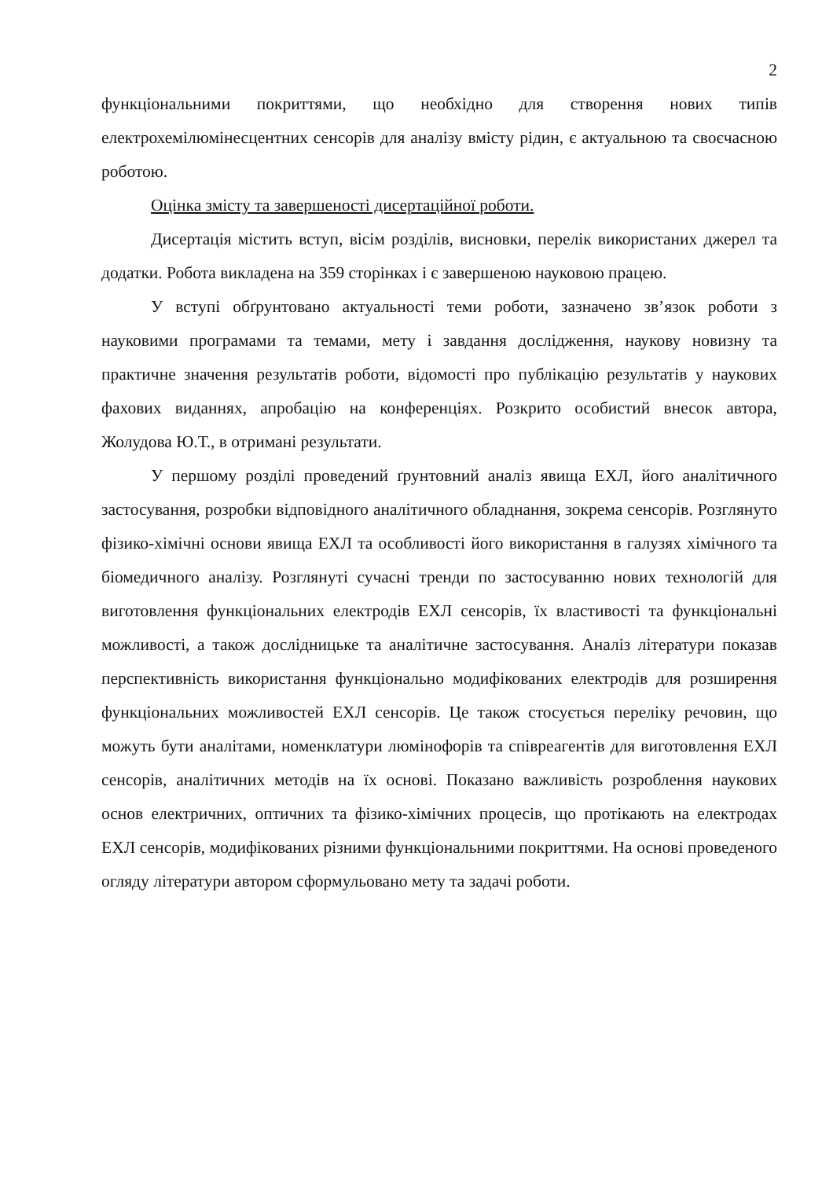2
функціональними покриттями, що необхідно для створення нових типів електрохемілюмінесцентних сенсорів для аналізу вмісту рідин, є актуальною та своєчасною роботою.
Оцінка змісту та завершеності дисертаційної роботи.
Дисертація містить вступ, вісім розділів, висновки, перелік використаних джерел та додатки. Робота викладена на 359 сторінках і є завершеною науковою працею.
У вступі обґрунтовано актуальності теми роботи, зазначено зв’язок роботи з науковими програмами та темами, мету і завдання дослідження, наукову новизну та практичне значення результатів роботи, відомості про публікацію результатів у наукових фахових виданнях, апробацію на конференціях. Розкрито особистий внесок автора, Жолудова Ю.Т., в отримані результати.
У першому розділі проведений ґрунтовний аналіз явища ЕХЛ, його аналітичного застосування, розробки відповідного аналітичного обладнання, зокрема сенсорів. Розглянуто фізико-хімічні основи явища ЕХЛ та особливості його використання в галузях хімічного та біомедичного аналізу. Розглянуті сучасні тренди по застосуванню нових технологій для виготовлення функціональних електродів ЕХЛ сенсорів, їх властивості та функціональні можливості, а також дослідницьке та аналітичне застосування. Аналіз літератури показав перспективність використання функціонально модифікованих електродів для розширення функціональних можливостей ЕХЛ сенсорів. Це також стосується переліку речовин, що можуть бути аналітами, номенклатури люмінофорів та співреагентів для виготовлення ЕХЛ сенсорів, аналітичних методів на їх основі. Показано важливість розроблення наукових основ електричних, оптичних та фізико-хімічних процесів, що протікають на електродах ЕХЛ сенсорів, модифікованих різними функціональними покриттями. На основі проведеного огляду літератури автором сформульовано мету та задачі роботи.